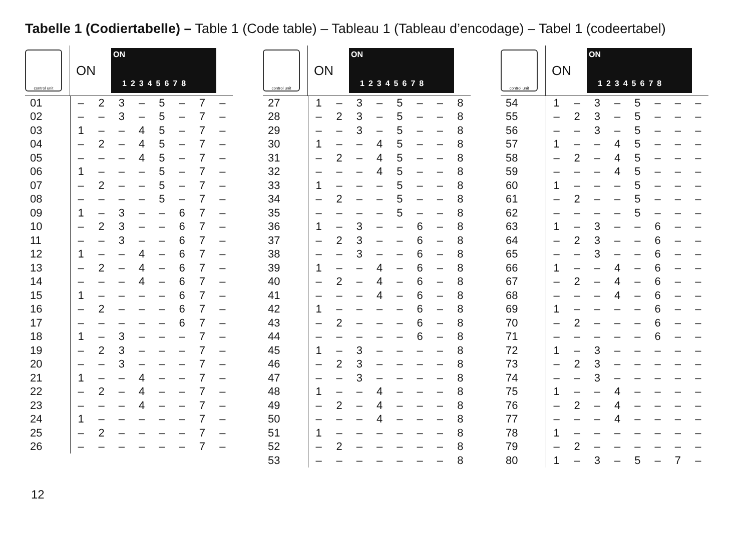Tabelle 1 (Codiertabelle) – Table 1 (Code table) – Tableau 1 (Tableau d’encodage) – Tabel 1 (codeertabel)
control unit
ON
ON
12345678
| 01 | – | 2 | 3 | – | 5 | – | 7 | – |
| 02 | – | – | 3 | – | 5 | – | 7 | – |
| 03 | 1 | – | – | 4 | 5 | – | 7 | – |
| 04 | – | 2 | – | 4 | 5 | – | 7 | – |
| 05 | – | – | – | 4 | 5 | – | 7 | – |
| 06 | 1 | – | – | – | 5 | – | 7 | – |
| 07 | – | 2 | – | – | 5 | – | 7 | – |
| 08 | – | – | – | – | 5 | – | 7 | – |
| 09 | 1 | – | 3 | – | – | 6 | 7 | – |
| 10 | – | 2 | 3 | – | – | 6 | 7 | – |
| 11 | – | – | 3 | – | – | 6 | 7 | – |
| 12 | 1 | – | – | 4 | – | 6 | 7 | – |
| 13 | – | 2 | – | 4 | – | 6 | 7 | – |
| 14 | – | – | – | 4 | – | 6 | 7 | – |
| 15 | 1 | – | – | – | – | 6 | 7 | – |
| 16 | – | 2 | – | – | – | 6 | 7 | – |
| 17 | – | – | – | – | – | 6 | 7 | – |
| 18 | 1 | – | 3 | – | – | – | 7 | – |
| 19 | – | 2 | 3 | – | – | – | 7 | – |
| 20 | – | – | 3 | – | – | – | 7 | – |
| 21 | 1 | – | – | 4 | – | – | 7 | – |
| 22 | – | 2 | – | 4 | – | – | 7 | – |
| 23 | – | – | – | 4 | – | – | 7 | – |
| 24 | 1 | – | – | – | – | – | 7 | – |
| 25 | – | 2 | – | – | – | – | 7 | – |
| 26 | – | – | – | – | – | – | 7 | – |
control unit
ON
ON
12345678
| 27 | 1 | – | 3 | – | 5 | – | – | 8 |
| 28 | – | 2 | 3 | – | 5 | – | – | 8 |
| 29 | – | – | 3 | – | 5 | – | – | 8 |
| 30 | 1 | – | – | 4 | 5 | – | – | 8 |
| 31 | – | 2 | – | 4 | 5 | – | – | 8 |
| 32 | – | – | – | 4 | 5 | – | – | 8 |
| 33 | 1 | – | – | – | 5 | – | – | 8 |
| 34 | – | 2 | – | – | 5 | – | – | 8 |
| 35 | – | – | – | – | 5 | – | – | 8 |
| 36 | 1 | – | 3 | – | – | 6 | – | 8 |
| 37 | – | 2 | 3 | – | – | 6 | – | 8 |
| 38 | – | – | 3 | – | – | 6 | – | 8 |
| 39 | 1 | – | – | 4 | – | 6 | – | 8 |
| 40 | – | 2 | – | 4 | – | 6 | – | 8 |
| 41 | – | – | – | 4 | – | 6 | – | 8 |
| 42 | 1 | – | – | – | – | 6 | – | 8 |
| 43 | – | 2 | – | – | – | 6 | – | 8 |
| 44 | – | – | – | – | – | 6 | – | 8 |
| 45 | 1 | – | 3 | – | – | – | – | 8 |
| 46 | – | 2 | 3 | – | – | – | – | 8 |
| 47 | – | – | 3 | – | – | – | – | 8 |
| 48 | 1 | – | – | 4 | – | – | – | 8 |
| 49 | – | 2 | – | 4 | – | – | – | 8 |
| 50 | – | – | – | 4 | – | – | – | 8 |
| 51 | 1 | – | – | – | – | – | – | 8 |
| 52 | – | 2 | – | – | – | – | – | 8 |
| 53 | – | – | – | – | – | – | – | 8 |
control unit
ON
ON
12345678
| 54 | 1 | – | 3 | – | 5 | – | – | – |
| 55 | – | 2 | 3 | – | 5 | – | – | – |
| 56 | – | – | 3 | – | 5 | – | – | – |
| 57 | 1 | – | – | 4 | 5 | – | – | – |
| 58 | – | 2 | – | 4 | 5 | – | – | – |
| 59 | – | – | – | 4 | 5 | – | – | – |
| 60 | 1 | – | – | – | 5 | – | – | – |
| 61 | – | 2 | – | – | 5 | – | – | – |
| 62 | – | – | – | – | 5 | – | – | – |
| 63 | 1 | – | 3 | – | – | 6 | – | – |
| 64 | – | 2 | 3 | – | – | 6 | – | – |
| 65 | – | – | 3 | – | – | 6 | – | – |
| 66 | 1 | – | – | 4 | – | 6 | – | – |
| 67 | – | 2 | – | 4 | – | 6 | – | – |
| 68 | – | – | – | 4 | – | 6 | – | – |
| 69 | 1 | – | – | – | – | 6 | – | – |
| 70 | – | 2 | – | – | – | 6 | – | – |
| 71 | – | – | – | – | – | 6 | – | – |
| 72 | 1 | – | 3 | – | – | – | – | – |
| 73 | – | 2 | 3 | – | – | – | – | – |
| 74 | – | – | 3 | – | – | – | – | – |
| 75 | 1 | – | – | 4 | – | – | – | – |
| 76 | – | 2 | – | 4 | – | – | – | – |
| 77 | – | – | – | 4 | – | – | – | – |
| 78 | 1 | – | – | – | – | – | – | – |
| 79 | – | 2 | – | – | – | – | – | – |
| 80 | 1 | – | 3 | – | 5 | – | 7 | – |
12